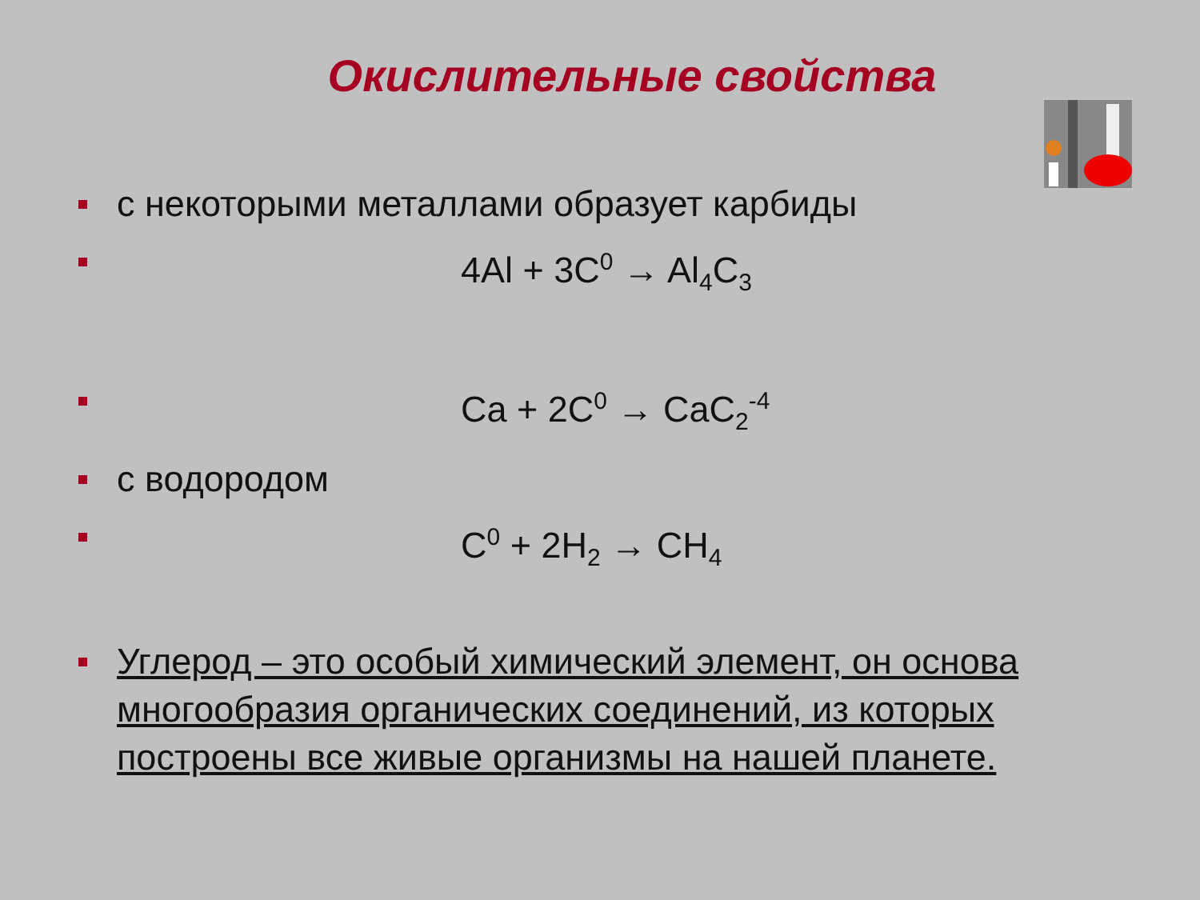Окислительные свойства
с некоторыми металлами образует карбиды
4Al + 3C<sup>0</sup> → Al<sub>4</sub>C<sub>3</sub>
Ca + 2C<sup>0</sup> → CaC<sub>2</sub><sup>-4</sup>
с водородом
C<sup>0</sup> + 2H<sub>2</sub> → CH<sub>4</sub>
Углерод – это особый химический элемент, он основа многообразия органических соединений, из которых построены все живые организмы на нашей планете.